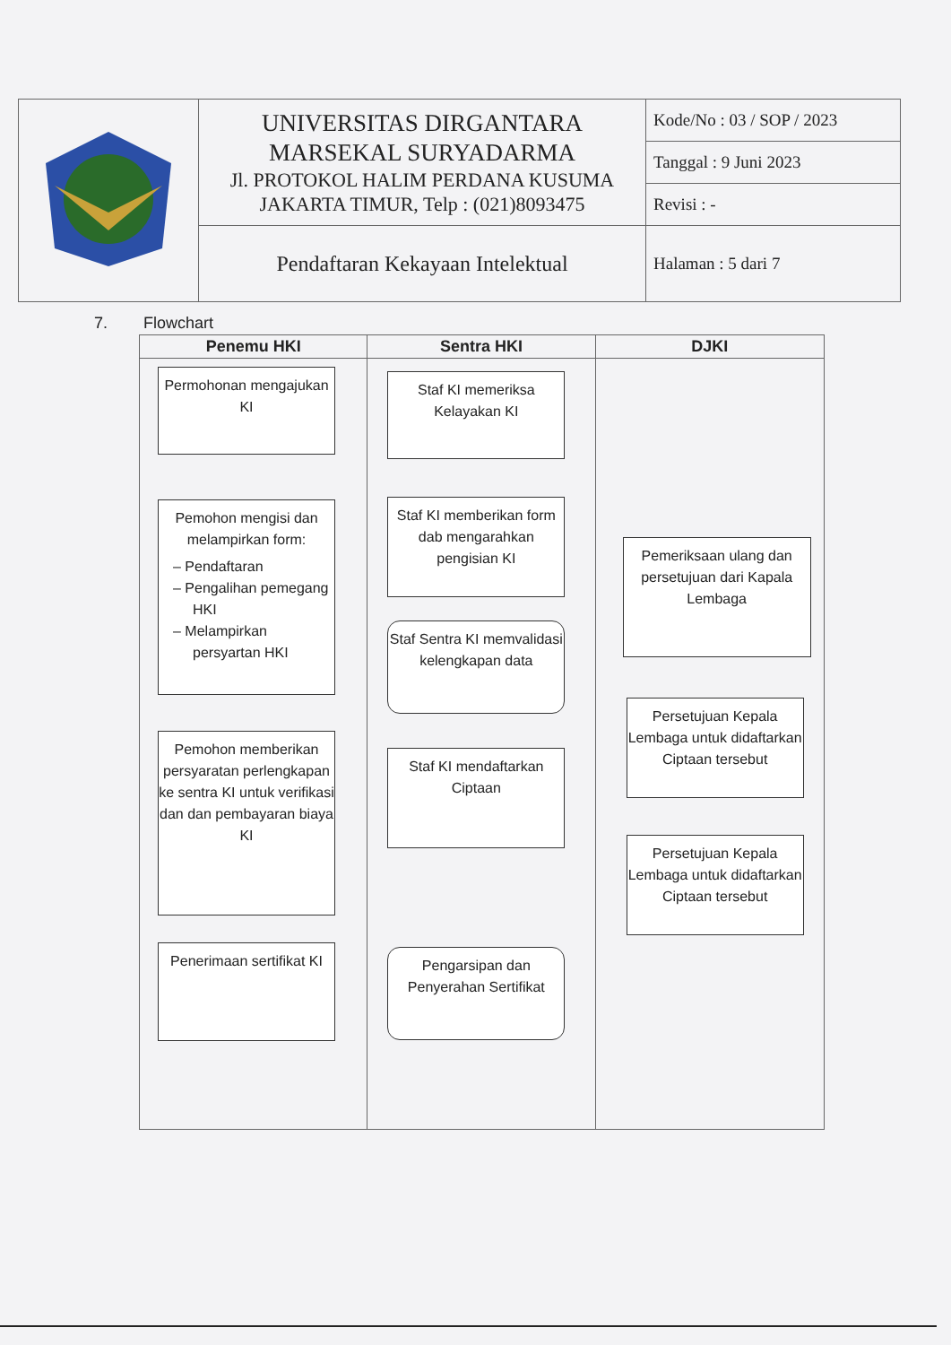| | UNIVERSITAS DIRGANTARA MARSEKAL SURYADARMA Jl. PROTOKOL HALIM PERDANA KUSUMA JAKARTA TIMUR, Telp : (021)8093475 | Kode/No : 03 / SOP / 2023 |
| | | Tanggal : 9 Juni 2023 |
| | | Revisi : - |
| | Pendaftaran Kekayaan Intelektual | Halaman : 5 dari 7 |
7. Flowchart
Penemu HKI
Permohonan mengajukan KI
Pemohon mengisi dan melampirkan form:
– Pendaftaran
– Pengalihan pemegang HKI
– Melampirkan persyartan HKI
Pemohon memberikan persyaratan perlengkapan ke sentra KI untuk verifikasi dan dan pembayaran biaya KI
Penerimaan sertifikat KI
Sentra HKI
Staf KI memeriksa Kelayakan KI
Staf KI memberikan form dab mengarahkan pengisian KI
Staf Sentra KI memvalidasi kelengkapan data
Staf KI mendaftarkan Ciptaan
Pengarsipan dan Penyerahan Sertifikat
DJKI
Pemeriksaan ulang dan persetujuan dari Kapala Lembaga
Persetujuan Kepala Lembaga untuk didaftarkan Ciptaan tersebut
Persetujuan Kepala Lembaga untuk didaftarkan Ciptaan tersebut